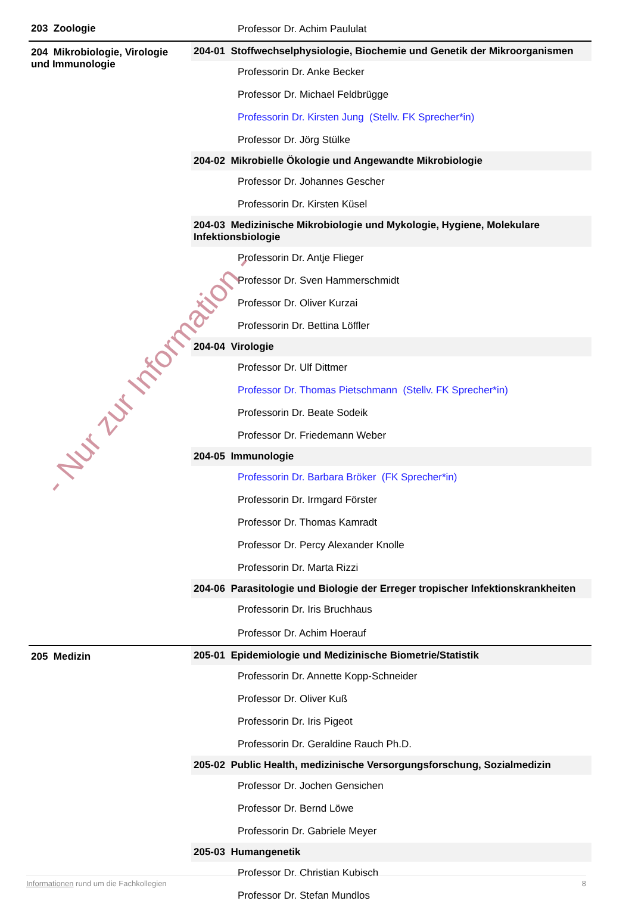| 203 Zoologie | Professor Dr. Achim Paululat |
| 204 Mikrobiologie, Virologie und Immunologie | 204-01 Stoffwechselphysiologie, Biochemie und Genetik der Mikroorganismen |
| | Professorin Dr. Anke Becker |
| | Professor Dr. Michael Feldbrügge |
| | Professorin Dr. Kirsten Jung (Stellv. FK Sprecher*in) |
| | Professor Dr. Jörg Stülke |
| | 204-02 Mikrobielle Ökologie und Angewandte Mikrobiologie |
| | Professor Dr. Johannes Gescher |
| | Professorin Dr. Kirsten Küsel |
| | 204-03 Medizinische Mikrobiologie und Mykologie, Hygiene, Molekulare Infektionsbiologie |
| | Professorin Dr. Antje Flieger |
| | Professor Dr. Sven Hammerschmidt |
| | Professor Dr. Oliver Kurzai |
| | Professorin Dr. Bettina Löffler |
| | 204-04 Virologie |
| | Professor Dr. Ulf Dittmer |
| | Professor Dr. Thomas Pietschmann (Stellv. FK Sprecher*in) |
| | Professorin Dr. Beate Sodeik |
| | Professor Dr. Friedemann Weber |
| | 204-05 Immunologie |
| | Professorin Dr. Barbara Bröker (FK Sprecher*in) |
| | Professorin Dr. Irmgard Förster |
| | Professor Dr. Thomas Kamradt |
| | Professor Dr. Percy Alexander Knolle |
| | Professorin Dr. Marta Rizzi |
| | 204-06 Parasitologie und Biologie der Erreger tropischer Infektionskrankheiten |
| | Professorin Dr. Iris Bruchhaus Professor Dr. Achim Hoerauf |
| 205 Medizin | 205-01 Epidemiologie und Medizinische Biometrie/Statistik |
| | Professorin Dr. Annette Kopp-Schneider |
| | Professor Dr. Oliver Kuß |
| | Professorin Dr. Iris Pigeot |
| | Professorin Dr. Geraldine Rauch Ph.D. |
| | 205-02 Public Health, medizinische Versorgungsforschung, Sozialmedizin |
| | Professor Dr. Jochen Gensichen |
| | Professor Dr. Bernd Löwe |
| | Professorin Dr. Gabriele Meyer |
| | 205-03 Humangenetik |
| | Professor Dr. Christian Kubisch |
| | Professor Dr. Stefan Mundlos |
- Nur zur Information -
Informationen rund um die Fachkollegien 8